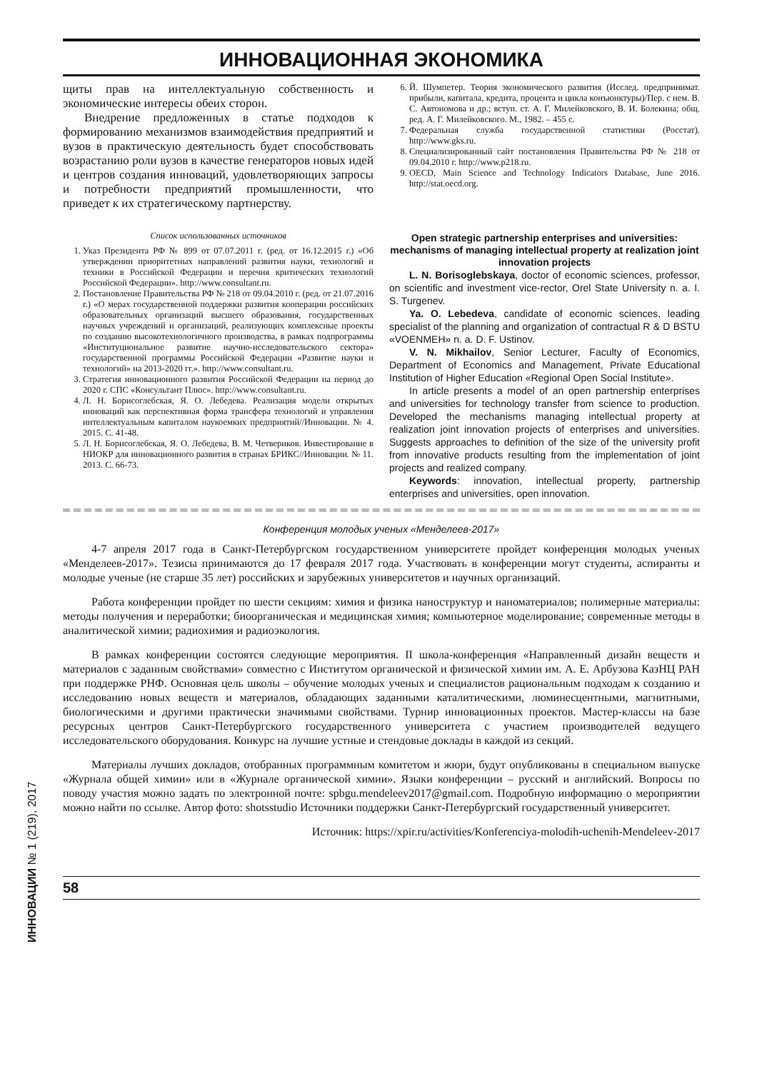ИННОВАЦИОННАЯ ЭКОНОМИКА
щиты прав на интеллектуальную собственность и экономические интересы обеих сторон.
Внедрение предложенных в статье подходов к формированию механизмов взаимодействия предприятий и вузов в практическую деятельность будет способствовать возрастанию роли вузов в качестве генераторов новых идей и центров создания инноваций, удовлетворяющих запросы и потребности предприятий промышленности, что приведет к их стратегическому партнерству.
Список использованных источников
1. Указ Президента РФ № 899 от 07.07.2011 г. (ред. от 16.12.2015 г.) «Об утверждении приоритетных направлений развития науки, технологий и техники в Российской Федерации и перечня критических технологий Российской Федерации». http://www.consultant.ru.
2. Постановление Правительства РФ № 218 от 09.04.2010 г. (ред. от 21.07.2016 г.) «О мерах государственной поддержки развития кооперации российских образовательных организаций высшего образования, государственных научных учреждений и организаций, реализующих комплексные проекты по созданию высокотехнологичного производства, в рамках подпрограммы «Институциональное развитие научно-исследовательского сектора» государственной программы Российской Федерации «Развитие науки и технологий» на 2013-2020 гг.». http://www.consultant.ru.
3. Стратегия инновационного развития Российской Федерации на период до 2020 г. СПС «Консультант Плюс». http://www.consultant.ru.
4. Л. Н. Борисоглебская, Я. О. Лебедева. Реализация модели открытых инноваций как перспективная форма трансфера технологий и управления интеллектуальным капиталом наукоемких предприятий//Инновации. № 4. 2015. С. 41-48.
5. Л. Н. Борисоглебская, Я. О. Лебедева, В. М. Четвериков. Инвестирование в НИОКР для инновационного развития в странах БРИКС//Инновации. № 11. 2013. С. 66-73.
6. Й. Шумпетер. Теория экономического развития (Исслед. предпринимат. прибыли, капитала, кредита, процента и цикла конъюнктуры)/Пер. с нем. В. С. Автономова и др.; вступ. ст. А. Г. Милейковского, В. И. Болекина; общ. ред. А. Г. Милейковского. М., 1982. – 455 с.
7. Федеральная служба государственной статистики (Росстат). http://www.gks.ru.
8. Специализированный сайт постановления Правительства РФ № 218 от 09.04.2010 г. http://www.p218.ru.
9. OECD, Main Science and Technology Indicators Database, June 2016. http://stat.oecd.org.
Open strategic partnership enterprises and universities: mechanisms of managing intellectual property at realization joint innovation projects
L. N. Borisoglebskaya, doctor of economic sciences, professor, on scientific and investment vice-rector, Orel State University n. a. I. S. Turgenev.
Ya. O. Lebedeva, candidate of economic sciences, leading specialist of the planning and organization of contractual R & D BSTU «VOENMEH» n. a. D. F. Ustinov.
V. N. Mikhailov, Senior Lecturer, Faculty of Economics, Department of Economics and Management, Private Educational Institution of Higher Education «Regional Open Social Institute».
In article presents a model of an open partnership enterprises and universities for technology transfer from science to production. Developed the mechanisms managing intellectual property at realization joint innovation projects of enterprises and universities. Suggests approaches to definition of the size of the university profit from innovative products resulting from the implementation of joint projects and realized company.
Keywords: innovation, intellectual property, partnership enterprises and universities, open innovation.
Конференция молодых ученых «Менделеев-2017»
4-7 апреля 2017 года в Санкт-Петербургском государственном университете пройдет конференция молодых ученых «Менделеев-2017». Тезисы принимаются до 17 февраля 2017 года. Участвовать в конференции могут студенты, аспиранты и молодые ученые (не старше 35 лет) российских и зарубежных университетов и научных организаций.
Работа конференции пройдет по шести секциям: химия и физика наноструктур и наноматериалов; полимерные материалы: методы получения и переработки; биоорганическая и медицинская химия; компьютерное моделирование; современные методы в аналитической химии; радиохимия и радиоэкология.
В рамках конференции состоятся следующие мероприятия. II школа-конференция «Направленный дизайн веществ и материалов с заданным свойствами» совместно с Институтом органической и физической химии им. А. Е. Арбузова КазНЦ РАН при поддержке РНФ. Основная цель школы – обучение молодых ученых и специалистов рациональным подходам к созданию и исследованию новых веществ и материалов, обладающих заданными каталитическими, люминесцентными, магнитными, биологическими и другими практически значимыми свойствами. Турнир инновационных проектов. Мастер-классы на базе ресурсных центров Санкт-Петербургского государственного университета с участием производителей ведущего исследовательского оборудования. Конкурс на лучшие устные и стендовые доклады в каждой из секций.
Материалы лучших докладов, отобранных программным комитетом и жюри, будут опубликованы в специальном выпуске «Журнала общей химии» или в «Журнале органической химии». Языки конференции – русский и английский. Вопросы по поводу участия можно задать по электронной почте: spbgu.mendeleev2017@gmail.com. Подробную информацию о мероприятии можно найти по ссылке. Автор фото: shotsstudio Источники поддержки Санкт-Петербургский государственный университет.
Источник: https://xpir.ru/activities/Konferenciya-molodih-uchenih-Mendeleev-2017
58
ИННОВАЦИИ № 1 (219), 2017